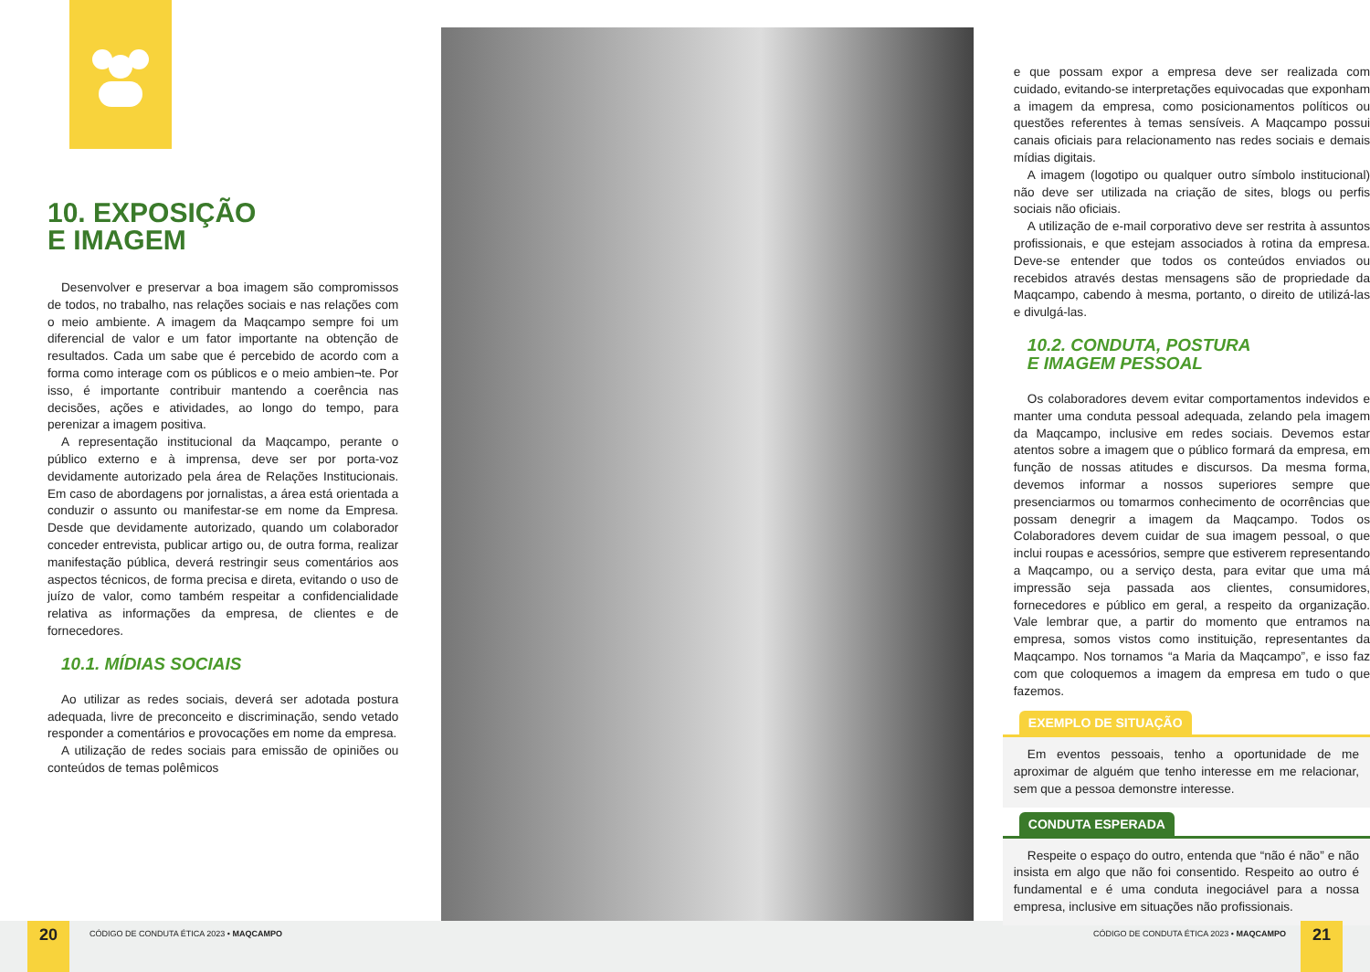10. EXPOSIÇÃO
E IMAGEM
Desenvolver e preservar a boa imagem são compromissos de todos, no trabalho, nas relações sociais e nas relações com o meio ambiente. A imagem da Maqcampo sempre foi um diferencial de valor e um fator importante na obtenção de resultados. Cada um sabe que é percebido de acordo com a forma como interage com os públicos e o meio ambien¬te. Por isso, é importante contribuir mantendo a coerência nas decisões, ações e atividades, ao longo do tempo, para perenizar a imagem positiva.
A representação institucional da Maqcampo, perante o público externo e à imprensa, deve ser por porta-voz devidamente autorizado pela área de Relações Institucionais. Em caso de abordagens por jornalistas, a área está orientada a conduzir o assunto ou manifestar-se em nome da Empresa. Desde que devidamente autorizado, quando um colaborador conceder entrevista, publicar artigo ou, de outra forma, realizar manifestação pública, deverá restringir seus comentários aos aspectos técnicos, de forma precisa e direta, evitando o uso de juízo de valor, como também respeitar a confidencialidade relativa as informações da empresa, de clientes e de fornecedores.
10.1. MÍDIAS SOCIAIS
Ao utilizar as redes sociais, deverá ser adotada postura adequada, livre de preconceito e discriminação, sendo vetado responder a comentários e provocações em nome da empresa.
A utilização de redes sociais para emissão de opiniões ou conteúdos de temas polêmicos
e que possam expor a empresa deve ser realizada com cuidado, evitando-se interpretações equivocadas que exponham a imagem da empresa, como posicionamentos políticos ou questões referentes à temas sensíveis. A Maqcampo possui canais oficiais para relacionamento nas redes sociais e demais mídias digitais.
A imagem (logotipo ou qualquer outro símbolo institucional) não deve ser utilizada na criação de sites, blogs ou perfis sociais não oficiais.
A utilização de e-mail corporativo deve ser restrita à assuntos profissionais, e que estejam associados à rotina da empresa. Deve-se entender que todos os conteúdos enviados ou recebidos através destas mensagens são de propriedade da Maqcampo, cabendo à mesma, portanto, o direito de utilizá-las e divulgá-las.
10.2. CONDUTA, POSTURA
E IMAGEM PESSOAL
Os colaboradores devem evitar comportamentos indevidos e manter uma conduta pessoal adequada, zelando pela imagem da Maqcampo, inclusive em redes sociais. Devemos estar atentos sobre a imagem que o público formará da empresa, em função de nossas atitudes e discursos. Da mesma forma, devemos informar a nossos superiores sempre que presenciarmos ou tomarmos conhecimento de ocorrências que possam denegrir a imagem da Maqcampo. Todos os Colaboradores devem cuidar de sua imagem pessoal, o que inclui roupas e acessórios, sempre que estiverem representando a Maqcampo, ou a serviço desta, para evitar que uma má impressão seja passada aos clientes, consumidores, fornecedores e público em geral, a respeito da organização. Vale lembrar que, a partir do momento que entramos na empresa, somos vistos como instituição, representantes da Maqcampo. Nos tornamos “a Maria da Maqcampo”, e isso faz com que coloquemos a imagem da empresa em tudo o que fazemos.
EXEMPLO DE SITUAÇÃO
Em eventos pessoais, tenho a oportunidade de me aproximar de alguém que tenho interesse em me relacionar, sem que a pessoa demonstre interesse.
CONDUTA ESPERADA
Respeite o espaço do outro, entenda que “não é não” e não insista em algo que não foi consentido. Respeito ao outro é fundamental e é uma conduta inegociável para a nossa empresa, inclusive em situações não profissionais.
20
CÓDIGO DE CONDUTA ÉTICA 2023 • MAQCAMPO
CÓDIGO DE CONDUTA ÉTICA 2023 • MAQCAMPO
21